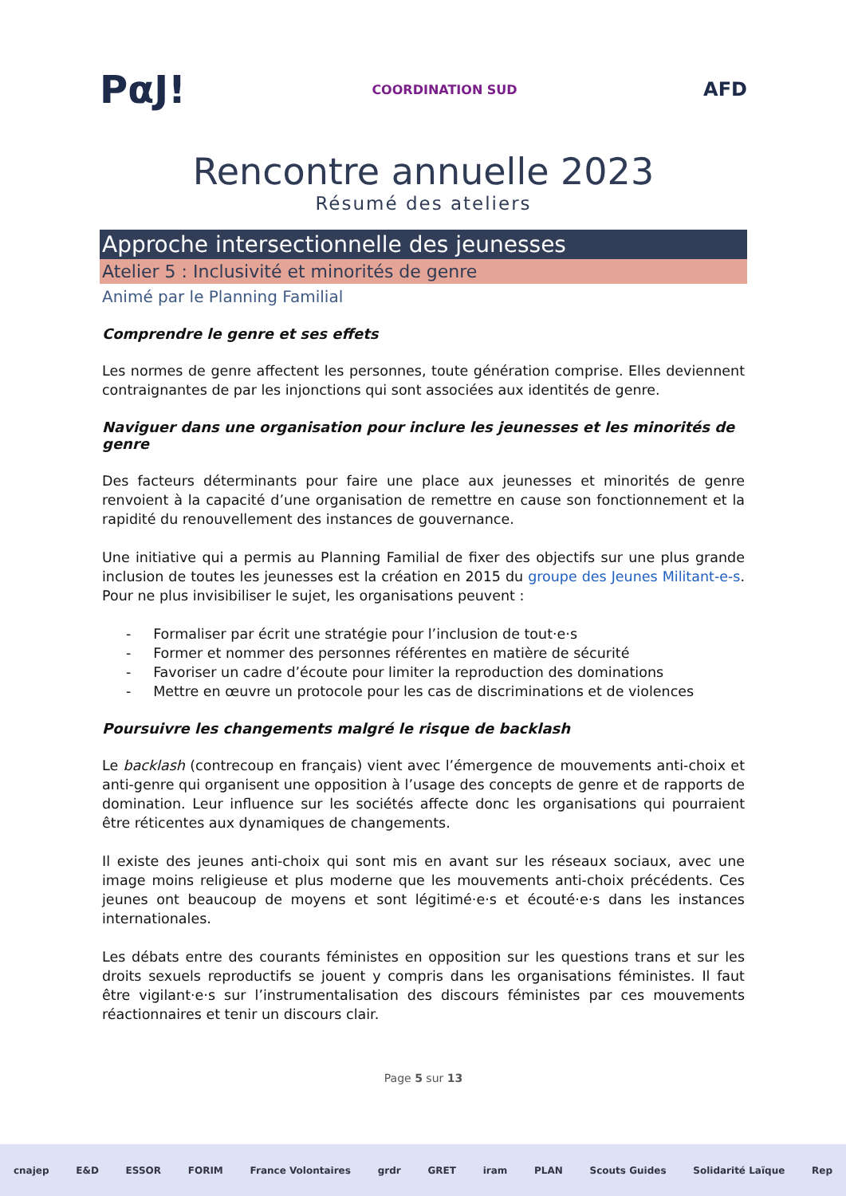PαJ! COORDINATION SUD AFD
Rencontre annuelle 2023
Résumé des ateliers
Approche intersectionnelle des jeunesses
Atelier 5 : Inclusivité et minorités de genre
Animé par le Planning Familial
Comprendre le genre et ses effets
Les normes de genre affectent les personnes, toute génération comprise. Elles deviennent contraignantes de par les injonctions qui sont associées aux identités de genre.
Naviguer dans une organisation pour inclure les jeunesses et les minorités de genre
Des facteurs déterminants pour faire une place aux jeunesses et minorités de genre renvoient à la capacité d’une organisation de remettre en cause son fonctionnement et la rapidité du renouvellement des instances de gouvernance.
Une initiative qui a permis au Planning Familial de fixer des objectifs sur une plus grande inclusion de toutes les jeunesses est la création en 2015 du groupe des Jeunes Militant-e-s. Pour ne plus invisibiliser le sujet, les organisations peuvent :
- Formaliser par écrit une stratégie pour l’inclusion de tout·e·s
- Former et nommer des personnes référentes en matière de sécurité
- Favoriser un cadre d’écoute pour limiter la reproduction des dominations
- Mettre en œuvre un protocole pour les cas de discriminations et de violences
Poursuivre les changements malgré le risque de backlash
Le backlash (contrecoup en français) vient avec l’émergence de mouvements anti-choix et anti-genre qui organisent une opposition à l’usage des concepts de genre et de rapports de domination. Leur influence sur les sociétés affecte donc les organisations qui pourraient être réticentes aux dynamiques de changements.
Il existe des jeunes anti-choix qui sont mis en avant sur les réseaux sociaux, avec une image moins religieuse et plus moderne que les mouvements anti-choix précédents. Ces jeunes ont beaucoup de moyens et sont légitimé·e·s et écouté·e·s dans les instances internationales.
Les débats entre des courants féministes en opposition sur les questions trans et sur les droits sexuels reproductifs se jouent y compris dans les organisations féministes. Il faut être vigilant·e·s sur l’instrumentalisation des discours féministes par ces mouvements réactionnaires et tenir un discours clair.
Page 5 sur 13
cnajep E&D ESSOR FORIM France Volontaires grdr GRET iram PLAN Scouts Guides Solidarité Laïque Rep